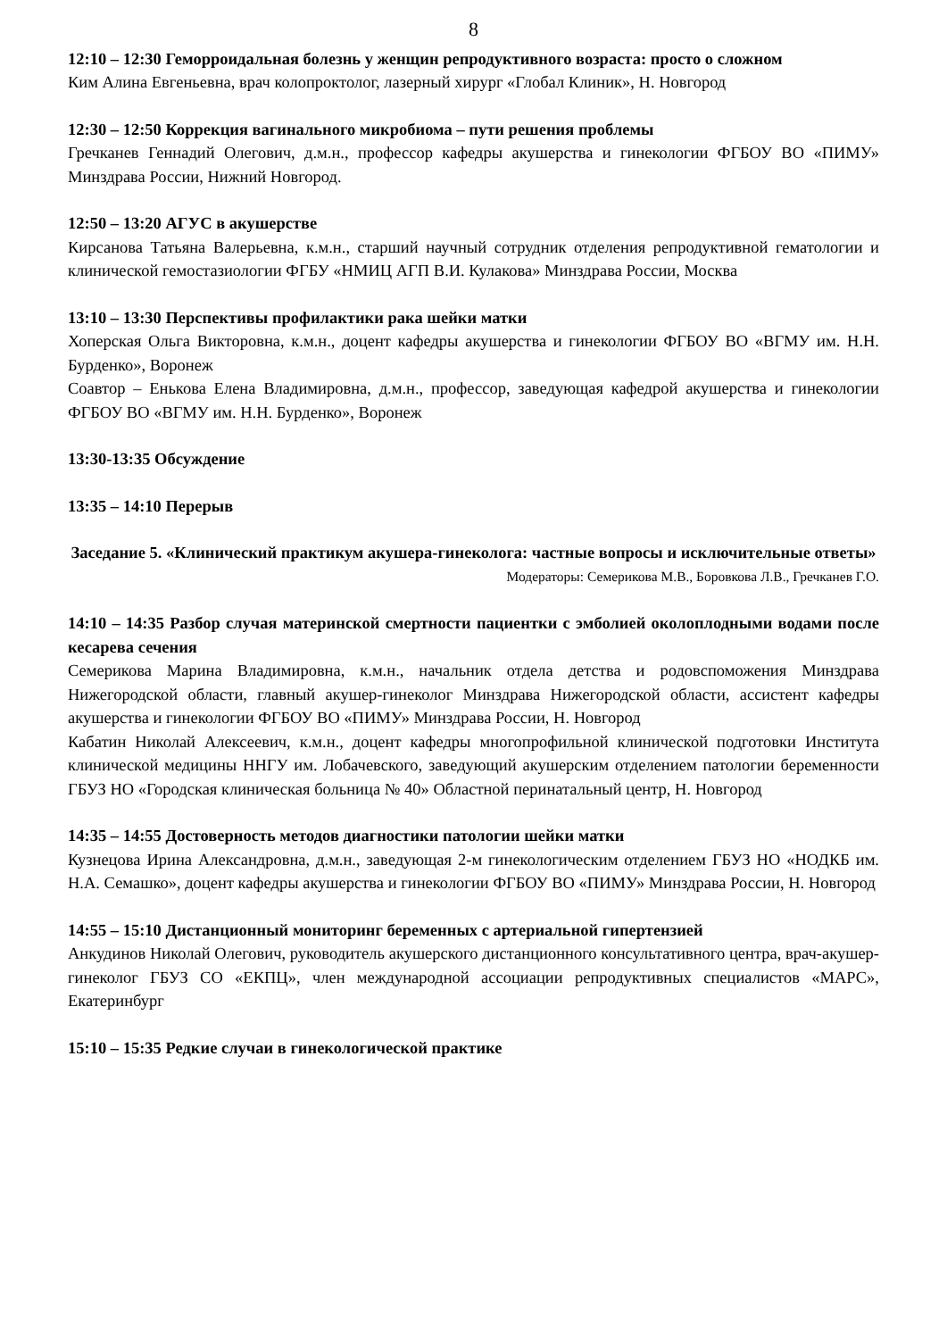8
12:10 – 12:30 Геморроидальная болезнь у женщин репродуктивного возраста: просто о сложном
Ким Алина Евгеньевна, врач колопроктолог, лазерный хирург «Глобал Клиник», Н. Новгород
12:30 – 12:50 Коррекция вагинального микробиома – пути решения проблемы
Гречканев Геннадий Олегович, д.м.н., профессор кафедры акушерства и гинекологии ФГБОУ ВО «ПИМУ» Минздрава России, Нижний Новгород.
12:50 – 13:20 АГУС в акушерстве
Кирсанова Татьяна Валерьевна, к.м.н., старший научный сотрудник отделения репродуктивной гематологии и клинической гемостазиологии ФГБУ «НМИЦ АГП В.И. Кулакова» Минздрава России, Москва
13:10 – 13:30 Перспективы профилактики рака шейки матки
Хоперская Ольга Викторовна, к.м.н., доцент кафедры акушерства и гинекологии ФГБОУ ВО «ВГМУ им. Н.Н. Бурденко», Воронеж
Соавтор – Енькова Елена Владимировна, д.м.н., профессор, заведующая кафедрой акушерства и гинекологии ФГБОУ ВО «ВГМУ им. Н.Н. Бурденко», Воронеж
13:30-13:35 Обсуждение
13:35 – 14:10 Перерыв
Заседание 5. «Клинический практикум акушера-гинеколога: частные вопросы и исключительные ответы»
Модераторы: Семерикова М.В., Боровкова Л.В., Гречканев Г.О.
14:10 – 14:35 Разбор случая материнской смертности пациентки с эмболией околоплодными водами после кесарева сечения
Семерикова Марина Владимировна, к.м.н., начальник отдела детства и родовспоможения Минздрава Нижегородской области, главный акушер-гинеколог Минздрава Нижегородской области, ассистент кафедры акушерства и гинекологии ФГБОУ ВО «ПИМУ» Минздрава России, Н. Новгород
Кабатин Николай Алексеевич, к.м.н., доцент кафедры многопрофильной клинической подготовки Института клинической медицины ННГУ им. Лобачевского, заведующий акушерским отделением патологии беременности ГБУЗ НО «Городская клиническая больница № 40» Областной перинатальный центр, Н. Новгород
14:35 – 14:55 Достоверность методов диагностики патологии шейки матки
Кузнецова Ирина Александровна, д.м.н., заведующая 2-м гинекологическим отделением ГБУЗ НО «НОДКБ им. Н.А. Семашко», доцент кафедры акушерства и гинекологии ФГБОУ ВО «ПИМУ» Минздрава России, Н. Новгород
14:55 – 15:10 Дистанционный мониторинг беременных с артериальной гипертензией
Анкудинов Николай Олегович, руководитель акушерского дистанционного консультативного центра, врач-акушер-гинеколог ГБУЗ СО «ЕКПЦ», член международной ассоциации репродуктивных специалистов «МАРС», Екатеринбург
15:10 – 15:35 Редкие случаи в гинекологической практике